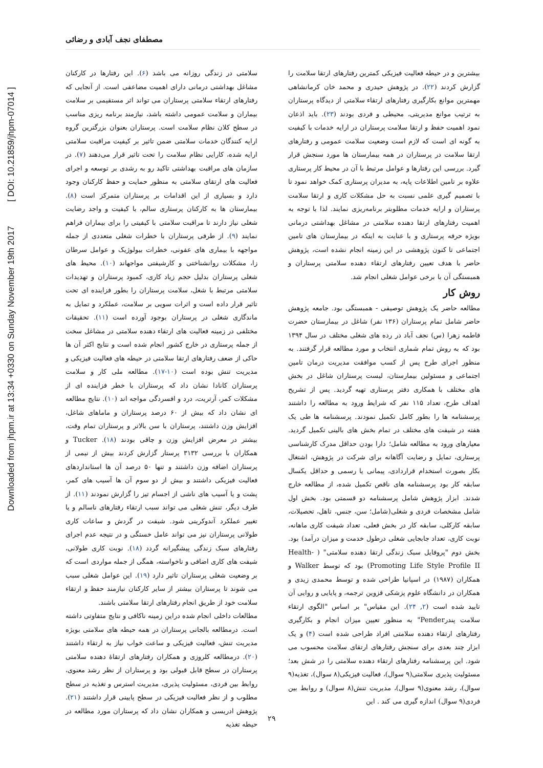Downloaded from jhpm.ir at 13:34 +0330 on Sunday November 19th 2017 [ DOI: 10.21859/jhpm-07014 ]
مصطفای نجف آبادی و رضائی
سلامتی در زندگی روزانه می باشد (۶). این رفتارها در کارکنان مشاغل بهداشتی درمانی دارای اهمیت مضاعفی است. از آنجایی که رفتارهای ارتقاء سلامتی پرستاران می تواند اثر مستقیمی بر سلامت بیماران و سلامت عمومی داشته باشد، نیازمند برنامه ریزی مناسب در سطح کلان نظام سلامت است. پرستاران بعنوان بزرگترین گروه ارایه کنندگان خدمات سلامتی ضمن تاثیر بر کیفیت مراقبت سلامتی ارایه شده، کارایی نظام سلامت را تحت تاثیر قرار می‌دهند (۷). در سازمان های مراقبت بهداشتی تاکید رو به رشدی بر توسعه و اجرای فعالیت های ارتقای سلامتی به منظور حمایت و حفظ کارکنان وجود دارد و بسیاری از این اقدامات بر پرستاران متمرکز است (۸). بیمارستان ها به کارکنان پرستاری سالم، با کیفیت و واجد رضایت شغلی نیاز دارند تا مراقبت سلامتی با کیفیتی را برای بیماران فراهم نمایند (۹). از طرفی پرستاران با خطرات شغلی متعددی از جمله مواجهه با بیماری های عفونی، خطرات بیولوژیک و عوامل سرطان زا، مشکلات روانشناختی و کارشیفتی مواجهاند (۱۰). محیط های شغلی پرستاران بدلیل حجم زیاد کاری، کمبود پرستاران و تهدیدات سلامتی مرتبط با شغل، سلامت پرستاران را بطور فزاینده ای تحت تاثیر قرار داده است و اثرات سویی بر سلامت، عملکرد و تمایل به ماندگاری شغلی در پرستاران بوجود آورده است (۱۱). تحقیقات مختلفی در زمینه فعالیت های ارتقاء دهنده سلامتی در مشاغل سخت از جمله پرستاری در خارج کشور انجام شده است و نتایج اکثر آن ها حاکی از ضعف رفتارهای ارتقا سلامتی در حیطه های فعالیت فیزیکی و مدیریت تنش بوده است (۱۰-۱۷). مطالعه ملی کار و سلامت پرستاران کانادا نشان داد که پرستاران با خطر فزاینده ای از مشکلات کمر، آرتریت، درد و افسردگی مواجه اند (۱۰). نتایج مطالعه ای نشان داد که بیش از ۶۰ درصد پرستاران و ماماهای شاغل، افزایش وزن داشتند، پرستاران با سن بالاتر و پرستاران تمام وقت، بیشتر در معرض افزایش وزن و چاقی بودند (۱۸). Tucker و همکاران با بررسی ۳۱۳۲ پرستار گزارش کردند بیش از نیمی از پرستاران اضافه وزن داشتند و تنها ۵۰ درصد آن ها استانداردهای فعالیت فیزیکی داشتند و بیش از دو سوم آن ها آسیب های کمر، پشت و یا آسیب های ناشی از اجسام تیز را گزارش نمودند (۱۱). از طرف دیگر، تنش شغلی می تواند سبب ارتقاء رفتارهای ناسالم و یا تغییر عملکرد آندوکرینی شود. شیفت در گردش و ساعات کاری طولانی پرستاران نیز می تواند عامل خستگی و در نتیجه عدم اجرای رفتارهای سبک زندگی پیشگیرانه گردد (۱۸). نوبت کاری طولانی، شیفت های کاری اضافی و ناخواسته، همگی از جمله مواردی است که بر وضعیت شغلی پرستاران تاثیر دارد (۱۹). این عوامل شغلی سبب می شوند تا پرستاران بیشتر از سایر کارکنان نیازمند حفظ و ارتقاء سلامت خود از طریق انجام رفتارهای ارتقا سلامتی باشند.
مطالعات داخلی انجام شده دراین زمینه ناکافی و نتایج متفاوتی داشته است. درمطالعه بالجانی پرستاران در همه حیطه های سلامتی بویژه مدیریت تنش، فعالیت فیزیکی و ساعت خواب نیاز به ارتقاء داشتند (۲۰). درمطالعه کلروزی و همکاران رفتارهای ارتقاۀ دهنده سلامتی پرستاران در سطح قابل قبولی بود و پرستاران از نظر رشد معنوی، روابط بین فردی، مسئولیت پذیری، مدیریت استرس و تغذیه در سطح مطلوب و از نظر فعالیت فیزیکی در سطح پایینی قرار داشتند (۲۱). پژوهش ادریسی و همکاران نشان داد که پرستاران مورد مطالعه در حیطه تغذیه
بیشترین و در حیطه فعالیت فیزیکی کمترین رفتارهای ارتقا سلامت را گزارش کردند (۲۲). در پژوهش حیدری و محمد خان کرمانشاهی مهمترین موانع بکارگیری رفتارهای ارتقاء سلامتی از دیدگاه پرستاران به ترتیب موانع مدیریتی، محیطی و فردی بودند (۲۳). باید اذعان نمود اهمیت حفظ و ارتقا سلامت پرستاران در ارایه خدمات با کیفیت به گونه ای است که لازم است وضعیت سلامت عمومی و رفتارهای ارتقا سلامت در پرستاران در همه بیمارستان ها مورد سنجش قرار گیرد. بررسی این رفتارها و عوامل مرتبط با آن در محیط کار پرستاری علاوه بر تامین اطلاعات پایه، به مدیران پرستاری کمک خواهد نمود تا با تصمیم گیری علمی نسبت به حل مشکلات کاری و ارتقا سلامت پرستاران و ارایه خدمات مطلوبتر برنامه‌ریزی نمایند. لذا با توجه به اهمیت رفتارهای ارتقا دهنده سلامتی در مشاغل بهداشتی درمانی بویژه حرفه پرستاری و با عنایت به اینکه در بیمارستان های تامین اجتماعی تا کنون پژوهشی در این زمینه انجام نشده است، پژوهش حاضر با هدف تعیین رفتارهای ارتقاء دهنده سلامتی پرستاران و همبستگی آن با برخی عوامل شغلی انجام شد.
روش کار
مطالعه حاضر یک پژوهش توصیفی - همبستگی بود. جامعه پژوهش حاضر شامل تمام پرستاران (۱۳۶ نفر) شاغل در بیمارستان حضرت فاطمه زهرا (س) نجف آباد در رده های شغلی مختلف در سال ۱۳۹۴ بود که به روش تمام شماری انتخاب و مورد مطالعه قرار گرفتند. به منظور اجرای طرح پس از کسب موافقت مدیریت درمان تامین اجتماعی و مسئولین بیمارستان، لیست پرستاران شاغل در بخش های مختلف با همکاری دفتر پرستاری تهیه گردید. پس از تشریح اهداف طرح، تعداد ۱۱۵ نفر که شرایط ورود به مطالعه را داشتند پرسشنامه ها را بطور کامل تکمیل نمودند. پرسشنامه ها طی یک هفته در شیفت های مختلف در تمام بخش های بالینی تکمیل گردید. معیارهای ورود به مطالعه شامل؛ دارا بودن حداقل مدرک کارشناسی پرستاری، تمایل و رضایت آگاهانه برای شرکت در پژوهش، اشتغال بکار بصورت استخدام قراردادی، پیمانی یا رسمی و حداقل یکسال سابقه کار بود پرسشنامه های ناقص تکمیل شده، از مطالعه خارج شدند. ابزار پژوهش شامل پرسشنامه دو قسمتی بود. بخش اول شامل مشخصات فردی و شغلی(شامل؛ سن، جنس، تاهل، تحصیلات، سابقه کارکلی، سابقه کار در بخش فعلی، تعداد شیفت کاری ماهانه، نوبت کاری، تعداد جابجایی شغلی درطول خدمت و میزان درآمد) بود. بخش دوم "پروفایل سبک زندگی ارتقا دهنده سلامتی" ( Health-Promoting Life Style Profile II) بود که توسط Walker و همکاران (۱۹۸۷) در اسپانیا طراحی شده و توسط محمدی زیدی و همکاران در دانشگاه علوم پزشکی قزوین ترجمه، و پایایی و روایی آن تایید شده است (۲, ۲۴). این مقیاس" بر اساس "الگوی ارتقاء سلامت پندرPender" به منظور تعیین میزان انجام و بکارگیری رفتارهای ارتقاء دهنده سلامتی افراد طراحی شده است (۴) و یک ابزار چند بعدی برای سنجش رفتارهای ارتقای سلامت محسوب می شود. این پرسشنامه رفتارهای ارتقاء دهنده سلامتی را در شش بعد؛ مسئولیت پذیری سلامتی(۹ سوال)، فعالیت فیزیکی(۸ سوال)، تغذیه(۹ سوال)، رشد معنوی(۹ سوال)، مدیریت تنش(۸ سوال) و روابط بین فردی(۹ سوال) اندازه گیری می کند . این
۲۹